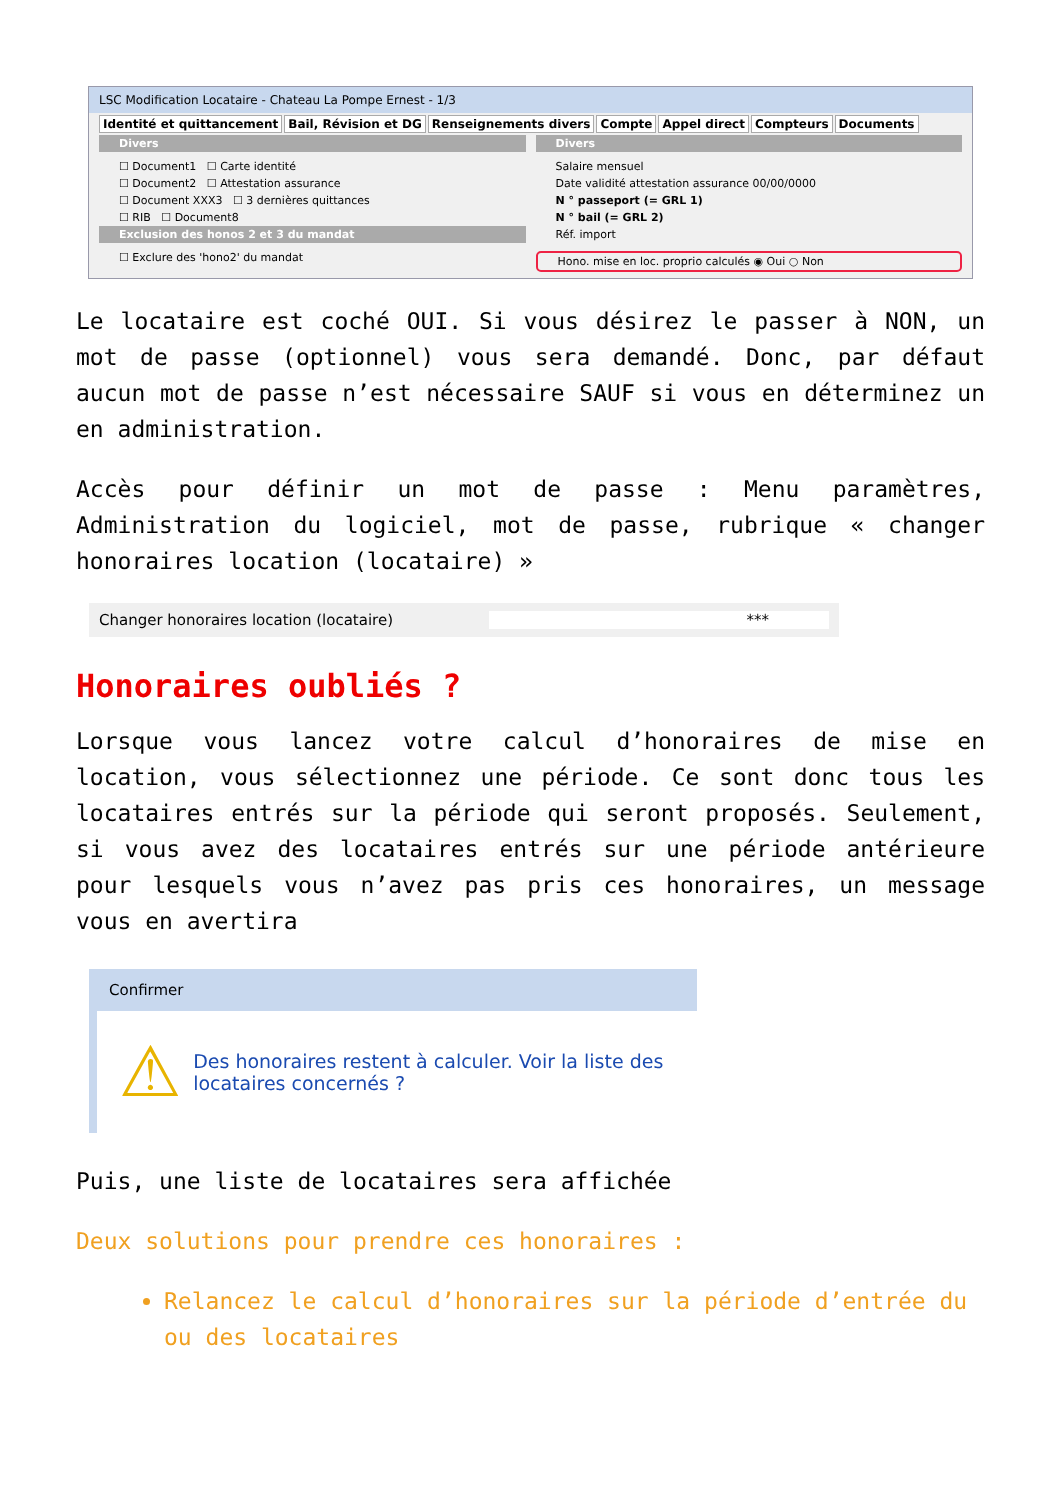LSC Modification Locataire - Chateau La Pompe Ernest - 1/3
Identité et quittancement Bail, Révision et DG Renseignements divers Compte Appel direct Compteurs Documents
Divers
☐ Document1 ☐ Carte identité
☐ Document2 ☐ Attestation assurance
☐ Document XXX3 ☐ 3 dernières quittances
☐ RIB ☐ Document8
Exclusion des honos 2 et 3 du mandat
☐ Exclure des 'hono2' du mandat
Divers
Salaire mensuel
Date validité attestation assurance 00/00/0000
N ° passeport (= GRL 1)
N ° bail (= GRL 2)
Réf. import
Hono. mise en loc. proprio calculés ◉ Oui ○ Non
Le locataire est coché OUI. Si vous désirez le passer à NON, un mot de passe (optionnel) vous sera demandé. Donc, par défaut aucun mot de passe n’est nécessaire SAUF si vous en déterminez un en administration.
Accès pour définir un mot de passe : Menu paramètres, Administration du logiciel, mot de passe, rubrique « changer honoraires location (locataire) »
Changer honoraires location (locataire) ***
Honoraires oubliés ?
Lorsque vous lancez votre calcul d’honoraires de mise en location, vous sélectionnez une période. Ce sont donc tous les locataires entrés sur la période qui seront proposés. Seulement, si vous avez des locataires entrés sur une période antérieure pour lesquels vous n’avez pas pris ces honoraires, un message vous en avertira
Confirmer
⚠
Des honoraires restent à calculer. Voir la liste des locataires concernés ?
Puis, une liste de locataires sera affichée
Deux solutions pour prendre ces honoraires :
Relancez le calcul d’honoraires sur la période d’entrée du ou des locataires